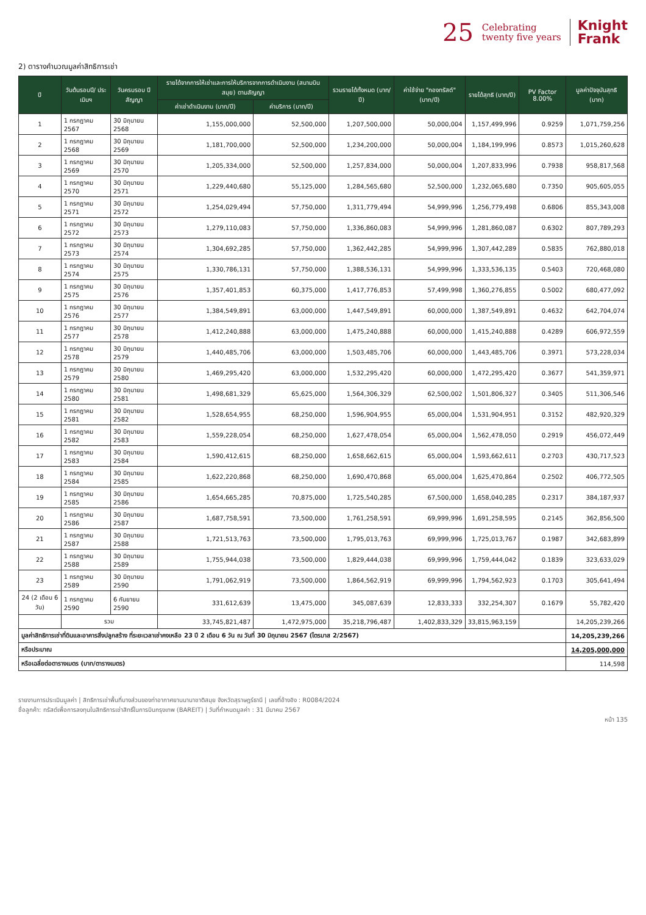25 Celebrating
twenty five years Knight
Frank
2) ตารางคำนวณมูลค่าสิทธิการเช่า
| ปี | วันต้นรอบปี/ ประเมินฯ | วันครบรอบ ปีสัญญา | รายได้จากการให้เช่าและการให้บริการจากการดำเนินงาน (สนามบินสมุย) ตามสัญญา | | รวมรายได้ทั้งหมด (บาท/ปี) | ค่าใช้จ่าย "กองทรัสต์" (บาท/ปี) | รายได้สุทธิ (บาท/ปี) | PV Factor 8.00% | มูลค่าปัจจุบันสุทธิ (บาท) |
| --- | --- | --- | --- | --- | --- | --- | --- | --- | --- |
| | | | ค่าเช่าดำเนินงาน (บาท/ปี) | ค่าบริการ (บาท/ปี) | | | | | |
| 1 | 1 กรกฎาคม 2567 | 30 มิถุนายน 2568 | 1,155,000,000 | 52,500,000 | 1,207,500,000 | 50,000,004 | 1,157,499,996 | 0.9259 | 1,071,759,256 |
| 2 | 1 กรกฎาคม 2568 | 30 มิถุนายน 2569 | 1,181,700,000 | 52,500,000 | 1,234,200,000 | 50,000,004 | 1,184,199,996 | 0.8573 | 1,015,260,628 |
| 3 | 1 กรกฎาคม 2569 | 30 มิถุนายน 2570 | 1,205,334,000 | 52,500,000 | 1,257,834,000 | 50,000,004 | 1,207,833,996 | 0.7938 | 958,817,568 |
| 4 | 1 กรกฎาคม 2570 | 30 มิถุนายน 2571 | 1,229,440,680 | 55,125,000 | 1,284,565,680 | 52,500,000 | 1,232,065,680 | 0.7350 | 905,605,055 |
| 5 | 1 กรกฎาคม 2571 | 30 มิถุนายน 2572 | 1,254,029,494 | 57,750,000 | 1,311,779,494 | 54,999,996 | 1,256,779,498 | 0.6806 | 855,343,008 |
| 6 | 1 กรกฎาคม 2572 | 30 มิถุนายน 2573 | 1,279,110,083 | 57,750,000 | 1,336,860,083 | 54,999,996 | 1,281,860,087 | 0.6302 | 807,789,293 |
| 7 | 1 กรกฎาคม 2573 | 30 มิถุนายน 2574 | 1,304,692,285 | 57,750,000 | 1,362,442,285 | 54,999,996 | 1,307,442,289 | 0.5835 | 762,880,018 |
| 8 | 1 กรกฎาคม 2574 | 30 มิถุนายน 2575 | 1,330,786,131 | 57,750,000 | 1,388,536,131 | 54,999,996 | 1,333,536,135 | 0.5403 | 720,468,080 |
| 9 | 1 กรกฎาคม 2575 | 30 มิถุนายน 2576 | 1,357,401,853 | 60,375,000 | 1,417,776,853 | 57,499,998 | 1,360,276,855 | 0.5002 | 680,477,092 |
| 10 | 1 กรกฎาคม 2576 | 30 มิถุนายน 2577 | 1,384,549,891 | 63,000,000 | 1,447,549,891 | 60,000,000 | 1,387,549,891 | 0.4632 | 642,704,074 |
| 11 | 1 กรกฎาคม 2577 | 30 มิถุนายน 2578 | 1,412,240,888 | 63,000,000 | 1,475,240,888 | 60,000,000 | 1,415,240,888 | 0.4289 | 606,972,559 |
| 12 | 1 กรกฎาคม 2578 | 30 มิถุนายน 2579 | 1,440,485,706 | 63,000,000 | 1,503,485,706 | 60,000,000 | 1,443,485,706 | 0.3971 | 573,228,034 |
| 13 | 1 กรกฎาคม 2579 | 30 มิถุนายน 2580 | 1,469,295,420 | 63,000,000 | 1,532,295,420 | 60,000,000 | 1,472,295,420 | 0.3677 | 541,359,971 |
| 14 | 1 กรกฎาคม 2580 | 30 มิถุนายน 2581 | 1,498,681,329 | 65,625,000 | 1,564,306,329 | 62,500,002 | 1,501,806,327 | 0.3405 | 511,306,546 |
| 15 | 1 กรกฎาคม 2581 | 30 มิถุนายน 2582 | 1,528,654,955 | 68,250,000 | 1,596,904,955 | 65,000,004 | 1,531,904,951 | 0.3152 | 482,920,329 |
| 16 | 1 กรกฎาคม 2582 | 30 มิถุนายน 2583 | 1,559,228,054 | 68,250,000 | 1,627,478,054 | 65,000,004 | 1,562,478,050 | 0.2919 | 456,072,449 |
| 17 | 1 กรกฎาคม 2583 | 30 มิถุนายน 2584 | 1,590,412,615 | 68,250,000 | 1,658,662,615 | 65,000,004 | 1,593,662,611 | 0.2703 | 430,717,523 |
| 18 | 1 กรกฎาคม 2584 | 30 มิถุนายน 2585 | 1,622,220,868 | 68,250,000 | 1,690,470,868 | 65,000,004 | 1,625,470,864 | 0.2502 | 406,772,505 |
| 19 | 1 กรกฎาคม 2585 | 30 มิถุนายน 2586 | 1,654,665,285 | 70,875,000 | 1,725,540,285 | 67,500,000 | 1,658,040,285 | 0.2317 | 384,187,937 |
| 20 | 1 กรกฎาคม 2586 | 30 มิถุนายน 2587 | 1,687,758,591 | 73,500,000 | 1,761,258,591 | 69,999,996 | 1,691,258,595 | 0.2145 | 362,856,500 |
| 21 | 1 กรกฎาคม 2587 | 30 มิถุนายน 2588 | 1,721,513,763 | 73,500,000 | 1,795,013,763 | 69,999,996 | 1,725,013,767 | 0.1987 | 342,683,899 |
| 22 | 1 กรกฎาคม 2588 | 30 มิถุนายน 2589 | 1,755,944,038 | 73,500,000 | 1,829,444,038 | 69,999,996 | 1,759,444,042 | 0.1839 | 323,633,029 |
| 23 | 1 กรกฎาคม 2589 | 30 มิถุนายน 2590 | 1,791,062,919 | 73,500,000 | 1,864,562,919 | 69,999,996 | 1,794,562,923 | 0.1703 | 305,641,494 |
| 24 (2 เดือน 6 วัน) | 1 กรกฎาคม 2590 | 6 กันยายน 2590 | 331,612,639 | 13,475,000 | 345,087,639 | 12,833,333 | 332,254,307 | 0.1679 | 55,782,420 |
| | รวม | | 33,745,821,487 | 1,472,975,000 | 35,218,796,487 | 1,402,833,329 | 33,815,963,159 | | 14,205,239,266 |
| มูลค่าสิทธิการเช่าที่ดินและอาคารสิ่งปลูกสร้าง ที่ระยะเวลาเช่าคงเหลือ 23 ปี 2 เดือน 6 วัน ณ วันที่ 30 มิถุนายน 2567 (ไตรมาส 2/2567) | | | | | | | | | 14,205,239,266 |
| หรือประมาณ | | | | | | | | | 14,205,000,000 |
| หรือเฉลี่ยต่อตารางเมตร (บาท/ตารางเมตร) | | | | | | | | | 114,598 |
รายงานการประเมินมูลค่า | สิทธิการเช่าพื้นที่บางส่วนของท่าอากาศยานนานาชาติสมุย จังหวัดสุราษฎร์ธานี | เลขที่อ้างอิง : R0084/2024
ชื่อลูกค้า: ทรัสต์เพื่อการลงทุนในสิทธิการเช่าสิทธิ์ในการบินกรุงเทพ (BAREIT) | วันที่กำหนดมูลค่า : 31 มีนาคม 2567
หน้า 135